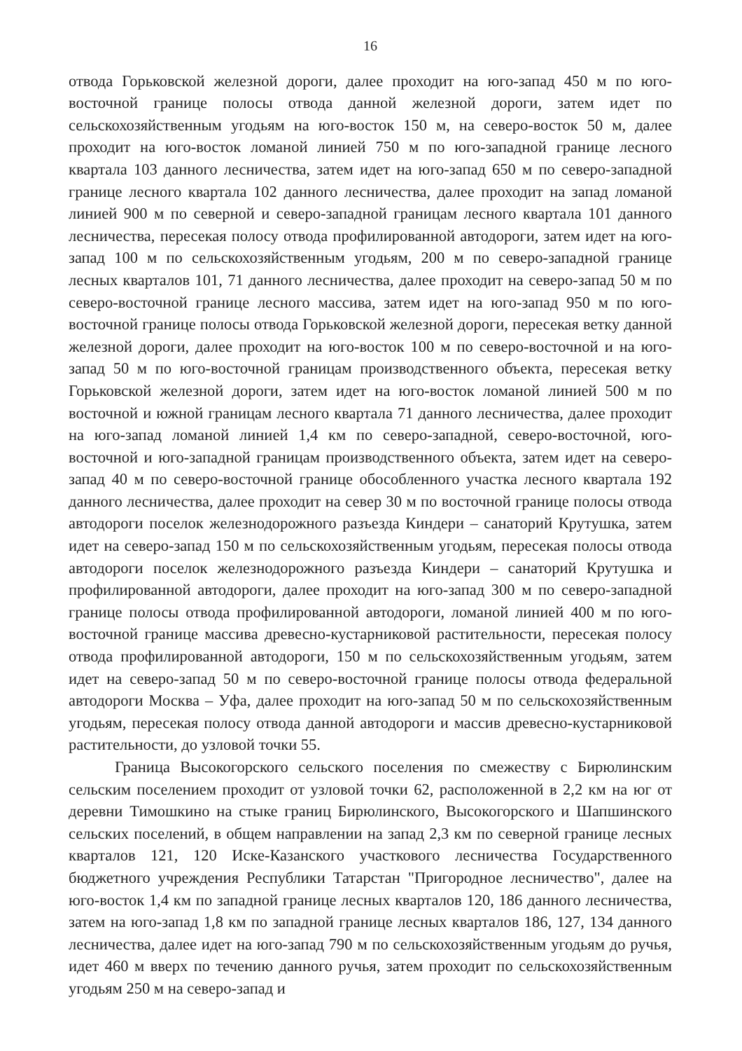16
отвода Горьковской железной дороги, далее проходит на юго-запад 450 м по юго-восточной границе полосы отвода данной железной дороги, затем идет по сельскохозяйственным угодьям на юго-восток 150 м, на северо-восток 50 м, далее проходит на юго-восток ломаной линией 750 м по юго-западной границе лесного квартала 103 данного лесничества, затем идет на юго-запад 650 м по северо-западной границе лесного квартала 102 данного лесничества, далее проходит на запад ломаной линией 900 м по северной и северо-западной границам лесного квартала 101 данного лесничества, пересекая полосу отвода профилированной автодороги, затем идет на юго-запад 100 м по сельскохозяйственным угодьям, 200 м по северо-западной границе лесных кварталов 101, 71 данного лесничества, далее проходит на северо-запад 50 м по северо-восточной границе лесного массива, затем идет на юго-запад 950 м по юго-восточной границе полосы отвода Горьковской железной дороги, пересекая ветку данной железной дороги, далее проходит на юго-восток 100 м по северо-восточной и на юго-запад 50 м по юго-восточной границам производственного объекта, пересекая ветку Горьковской железной дороги, затем идет на юго-восток ломаной линией 500 м по восточной и южной границам лесного квартала 71 данного лесничества, далее проходит на юго-запад ломаной линией 1,4 км по северо-западной, северо-восточной, юго-восточной и юго-западной границам производственного объекта, затем идет на северо-запад 40 м по северо-восточной границе обособленного участка лесного квартала 192 данного лесничества, далее проходит на север 30 м по восточной границе полосы отвода автодороги поселок железнодорожного разъезда Киндери – санаторий Крутушка, затем идет на северо-запад 150 м по сельскохозяйственным угодьям, пересекая полосы отвода автодороги поселок железнодорожного разъезда Киндери – санаторий Крутушка и профилированной автодороги, далее проходит на юго-запад 300 м по северо-западной границе полосы отвода профилированной автодороги, ломаной линией 400 м по юго-восточной границе массива древесно-кустарниковой растительности, пересекая полосу отвода профилированной автодороги, 150 м по сельскохозяйственным угодьям, затем идет на северо-запад 50 м по северо-восточной границе полосы отвода федеральной автодороги Москва – Уфа, далее проходит на юго-запад 50 м по сельскохозяйственным угодьям, пересекая полосу отвода данной автодороги и массив древесно-кустарниковой растительности, до узловой точки 55.
Граница Высокогорского сельского поселения по смежеству с Бирюлинским сельским поселением проходит от узловой точки 62, расположенной в 2,2 км на юг от деревни Тимошкино на стыке границ Бирюлинского, Высокогорского и Шапшинского сельских поселений, в общем направлении на запад 2,3 км по северной границе лесных кварталов 121, 120 Иске-Казанского участкового лесничества Государственного бюджетного учреждения Республики Татарстан "Пригородное лесничество", далее на юго-восток 1,4 км по западной границе лесных кварталов 120, 186 данного лесничества, затем на юго-запад 1,8 км по западной границе лесных кварталов 186, 127, 134 данного лесничества, далее идет на юго-запад 790 м по сельскохозяйственным угодьям до ручья, идет 460 м вверх по течению данного ручья, затем проходит по сельскохозяйственным угодьям 250 м на северо-запад и